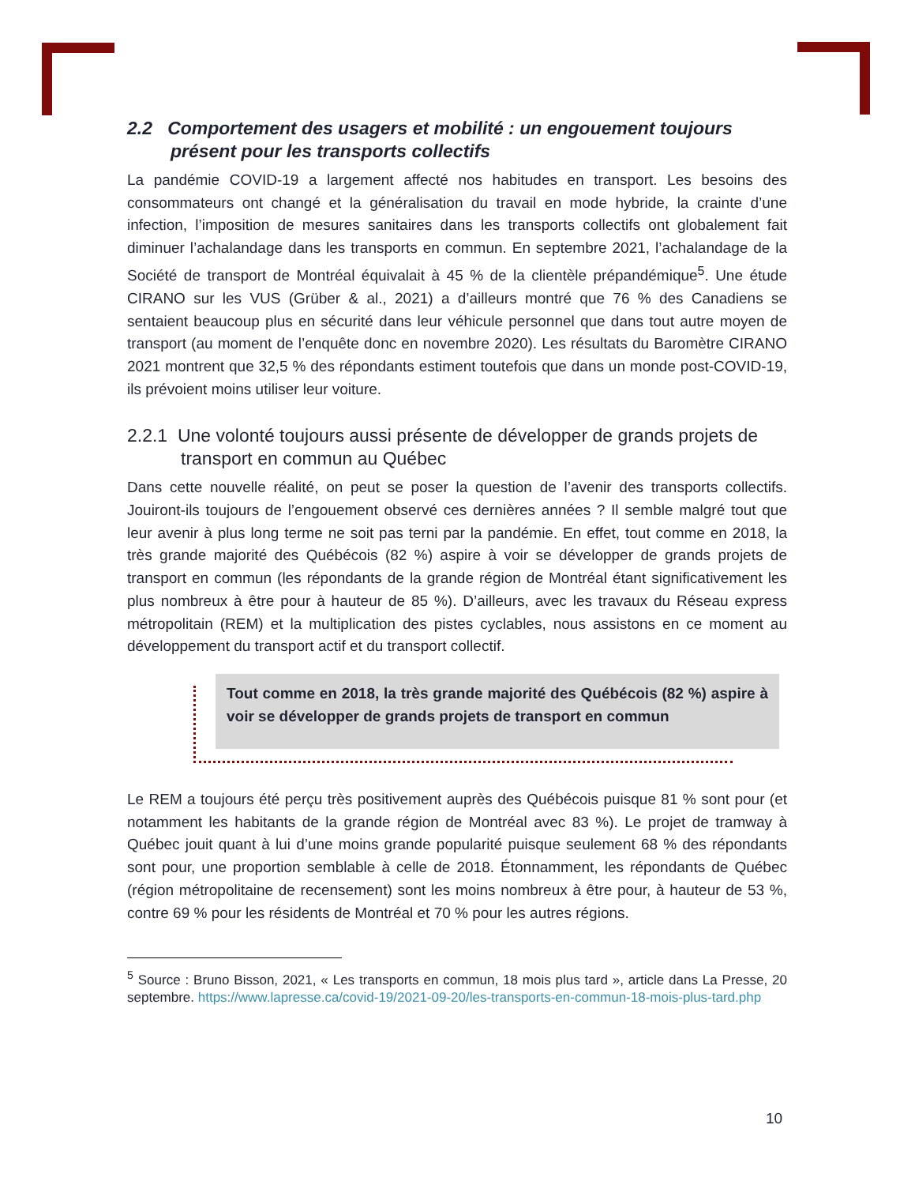2.2 Comportement des usagers et mobilité : un engouement toujours présent pour les transports collectifs
La pandémie COVID-19 a largement affecté nos habitudes en transport. Les besoins des consommateurs ont changé et la généralisation du travail en mode hybride, la crainte d’une infection, l’imposition de mesures sanitaires dans les transports collectifs ont globalement fait diminuer l’achalandage dans les transports en commun. En septembre 2021, l’achalandage de la Société de transport de Montréal équivalait à 45 % de la clientèle prépandémique<sup>5</sup>. Une étude CIRANO sur les VUS (Grüber & al., 2021) a d’ailleurs montré que 76 % des Canadiens se sentaient beaucoup plus en sécurité dans leur véhicule personnel que dans tout autre moyen de transport (au moment de l’enquête donc en novembre 2020). Les résultats du Baromètre CIRANO 2021 montrent que 32,5 % des répondants estiment toutefois que dans un monde post-COVID-19, ils prévoient moins utiliser leur voiture.
2.2.1 Une volonté toujours aussi présente de développer de grands projets de transport en commun au Québec
Dans cette nouvelle réalité, on peut se poser la question de l’avenir des transports collectifs. Jouiront-ils toujours de l’engouement observé ces dernières années ? Il semble malgré tout que leur avenir à plus long terme ne soit pas terni par la pandémie. En effet, tout comme en 2018, la très grande majorité des Québécois (82 %) aspire à voir se développer de grands projets de transport en commun (les répondants de la grande région de Montréal étant significativement les plus nombreux à être pour à hauteur de 85 %). D’ailleurs, avec les travaux du Réseau express métropolitain (REM) et la multiplication des pistes cyclables, nous assistons en ce moment au développement du transport actif et du transport collectif.
Tout comme en 2018, la très grande majorité des Québécois (82 %) aspire à voir se développer de grands projets de transport en commun
Le REM a toujours été perçu très positivement auprès des Québécois puisque 81 % sont pour (et notamment les habitants de la grande région de Montréal avec 83 %). Le projet de tramway à Québec jouit quant à lui d’une moins grande popularité puisque seulement 68 % des répondants sont pour, une proportion semblable à celle de 2018. Étonnamment, les répondants de Québec (région métropolitaine de recensement) sont les moins nombreux à être pour, à hauteur de 53 %, contre 69 % pour les résidents de Montréal et 70 % pour les autres régions.
<sup>5</sup> Source : Bruno Bisson, 2021, « Les transports en commun, 18 mois plus tard », article dans La Presse, 20 septembre. https://www.lapresse.ca/covid-19/2021-09-20/les-transports-en-commun-18-mois-plus-tard.php
10